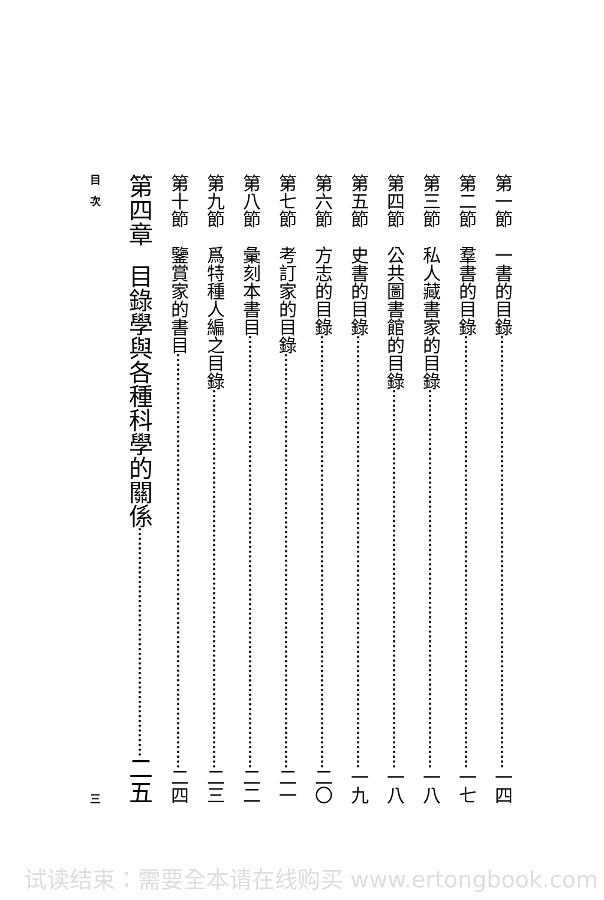第一節 一書的目錄 一四
第二節 羣書的目錄 一七
第三節 私人藏書家的目錄 一八
第四節 公共圖書館的目錄 一八
第五節 史書的目錄 一九
第六節 方志的目錄 二〇
第七節 考訂家的目錄 二一
第八節 彙刻本書目 二二
第九節 爲特種人編之目錄 二三
第十節 鑒賞家的書目 二四
第四章 目錄學與各種科學的關係 二五
目　次 三
试读结束：需要全本请在线购买 www.ertongbook.com